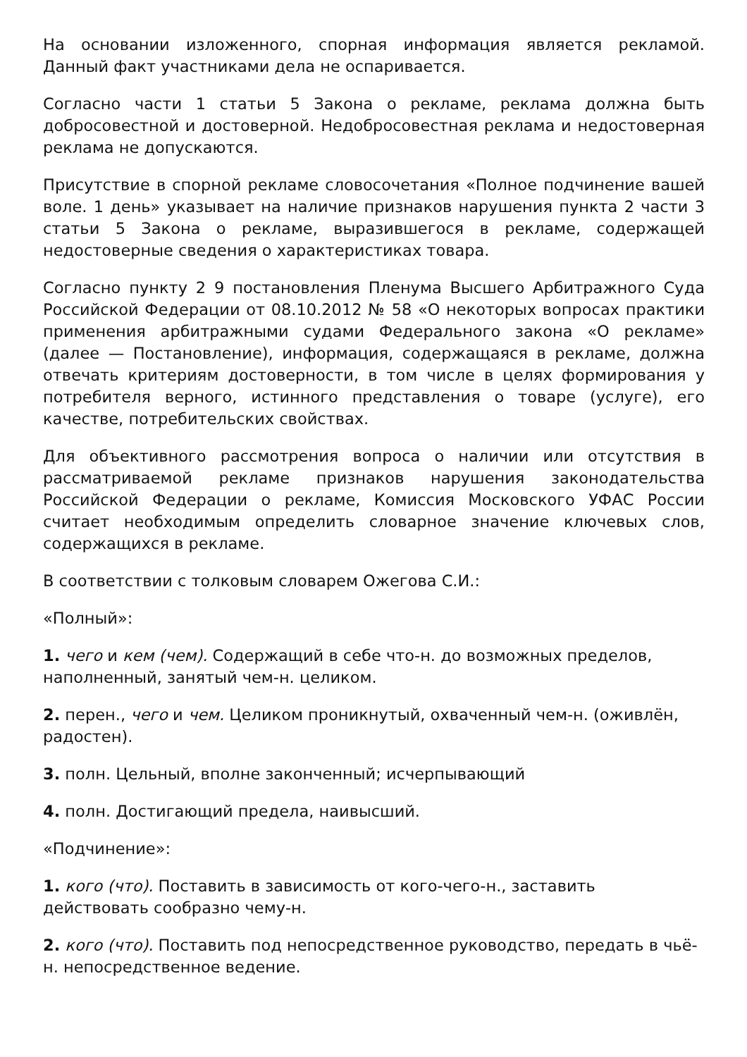На основании изложенного, спорная информация является рекламой. Данный факт участниками дела не оспаривается.
Согласно части 1 статьи 5 Закона о рекламе, реклама должна быть добросовестной и достоверной. Недобросовестная реклама и недостоверная реклама не допускаются.
Присутствие в спорной рекламе словосочетания «Полное подчинение вашей воле. 1 день» указывает на наличие признаков нарушения пункта 2 части 3 статьи 5 Закона о рекламе, выразившегося в рекламе, содержащей недостоверные сведения о характеристиках товара.
Согласно пункту 2 9 постановления Пленума Высшего Арбитражного Суда Российской Федерации от 08.10.2012 № 58 «О некоторых вопросах практики применения арбитражными судами Федерального закона «О рекламе» (далее — Постановление), информация, содержащаяся в рекламе, должна отвечать критериям достоверности, в том числе в целях формирования у потребителя верного, истинного представления о товаре (услуге), его качестве, потребительских свойствах.
Для объективного рассмотрения вопроса о наличии или отсутствия в рассматриваемой рекламе признаков нарушения законодательства Российской Федерации о рекламе, Комиссия Московского УФАС России считает необходимым определить словарное значение ключевых слов, содержащихся в рекламе.
В соответствии с толковым словарем Ожегова С.И.:
«Полный»:
1. чего и кем (чем). Содержащий в себе что-н. до возможных пределов, наполненный, занятый чем-н. целиком.
2. перен., чего и чем. Целиком проникнутый, охваченный чем-н. (оживлён, радостен).
3. полн. Цельный, вполне законченный; исчерпывающий
4. полн. Достигающий предела, наивысший.
«Подчинение»:
1. кого (что). Поставить в зависимость от кого-чего-н., заставить действовать сообразно чему-н.
2. кого (что). Поставить под непосредственное руководство, передать в чьё-н. непосредственное ведение.